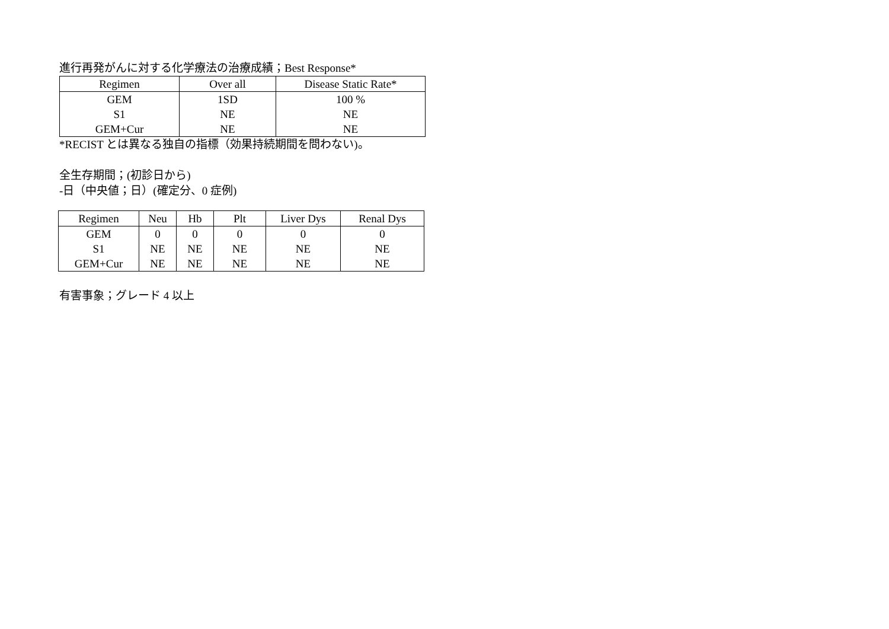進行再発がんに対する化学療法の治療成績；Best Response*
| Regimen | Over all | Disease Static Rate* |
| --- | --- | --- |
| GEM | 1SD | 100 % |
| S1 | NE | NE |
| GEM+Cur | NE | NE |
*RECIST とは異なる独自の指標（効果持続期間を問わない)。
全生存期間；(初診日から)
-日（中央値；日）(確定分、0 症例)
| Regimen | Neu | Hb | Plt | Liver Dys | Renal Dys |
| --- | --- | --- | --- | --- | --- |
| GEM | 0 | 0 | 0 | 0 | 0 |
| S1 | NE | NE | NE | NE | NE |
| GEM+Cur | NE | NE | NE | NE | NE |
有害事象；グレード 4 以上